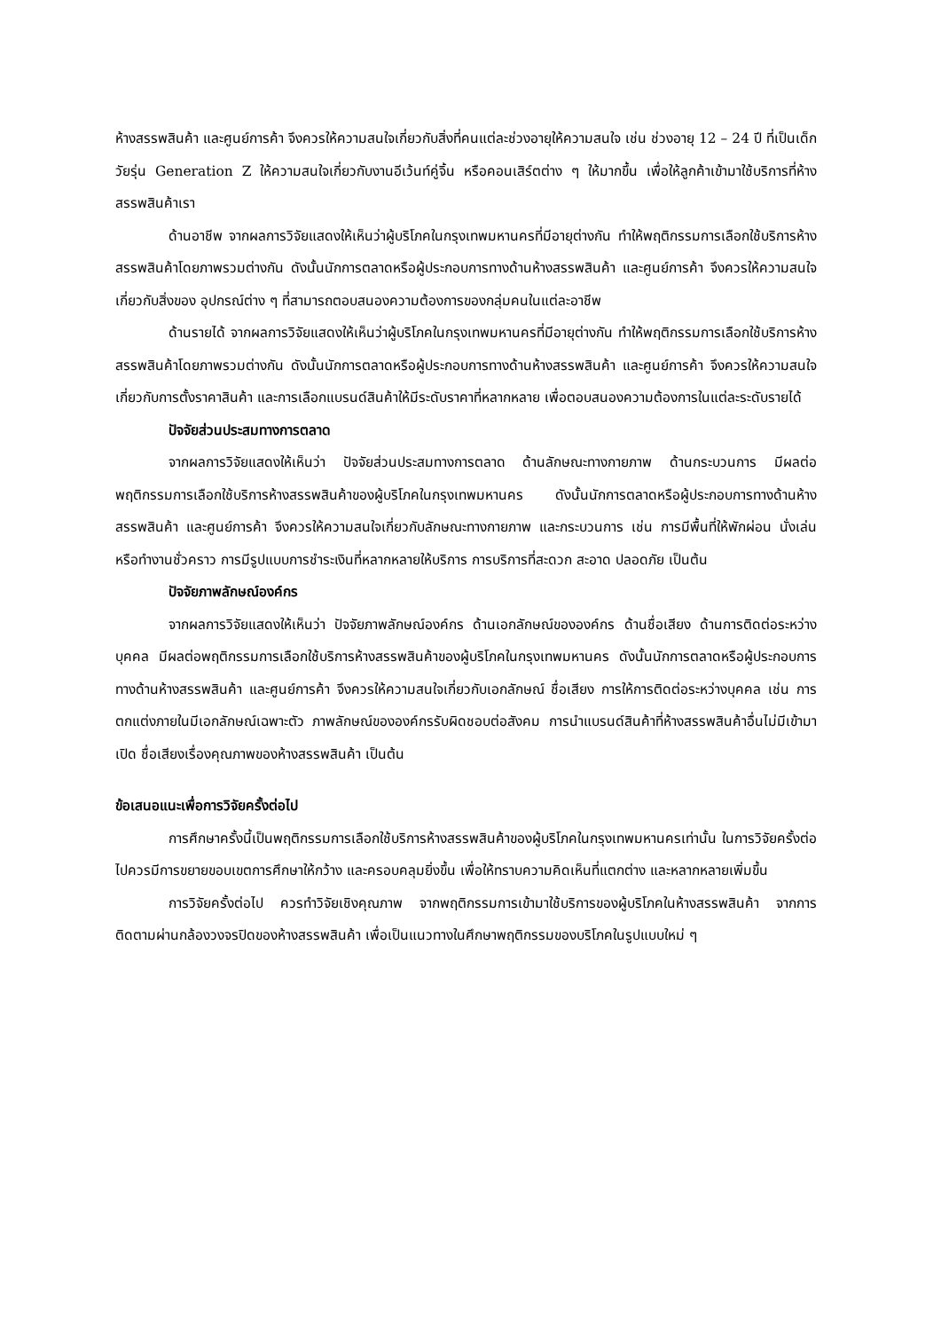ห้างสรรพสินค้า และศูนย์การค้า จึงควรให้ความสนใจเกี่ยวกับสิ่งที่คนแต่ละช่วงอายุให้ความสนใจ เช่น ช่วงอายุ 12 – 24 ปี ที่เป็นเด็กวัยรุ่น Generation Z ให้ความสนใจเกี่ยวกับงานอีเว้นท์คู่จิ้น หรือคอนเสิร์ตต่าง ๆ ให้มากขึ้น เพื่อให้ลูกค้าเข้ามาใช้บริการที่ห้างสรรพสินค้าเรา
ด้านอาชีพ จากผลการวิจัยแสดงให้เห็นว่าผู้บริโภคในกรุงเทพมหานครที่มีอายุต่างกัน ทำให้พฤติกรรมการเลือกใช้บริการห้างสรรพสินค้าโดยภาพรวมต่างกัน ดังนั้นนักการตลาดหรือผู้ประกอบการทางด้านห้างสรรพสินค้า และศูนย์การค้า จึงควรให้ความสนใจเกี่ยวกับสิ่งของ อุปกรณ์ต่าง ๆ ที่สามารถตอบสนองความต้องการของกลุ่มคนในแต่ละอาชีพ
ด้านรายได้ จากผลการวิจัยแสดงให้เห็นว่าผู้บริโภคในกรุงเทพมหานครที่มีอายุต่างกัน ทำให้พฤติกรรมการเลือกใช้บริการห้างสรรพสินค้าโดยภาพรวมต่างกัน ดังนั้นนักการตลาดหรือผู้ประกอบการทางด้านห้างสรรพสินค้า และศูนย์การค้า จึงควรให้ความสนใจเกี่ยวกับการตั้งราคาสินค้า และการเลือกแบรนด์สินค้าให้มีระดับราคาที่หลากหลาย เพื่อตอบสนองความต้องการในแต่ละระดับรายได้
ปัจจัยส่วนประสมทางการตลาด
จากผลการวิจัยแสดงให้เห็นว่า ปัจจัยส่วนประสมทางการตลาด ด้านลักษณะทางกายภาพ ด้านกระบวนการ มีผลต่อพฤติกรรมการเลือกใช้บริการห้างสรรพสินค้าของผู้บริโภคในกรุงเทพมหานคร ดังนั้นนักการตลาดหรือผู้ประกอบการทางด้านห้างสรรพสินค้า และศูนย์การค้า จึงควรให้ความสนใจเกี่ยวกับลักษณะทางกายภาพ และกระบวนการ เช่น การมีพื้นที่ให้พักผ่อน นั่งเล่น หรือทำงานชั่วคราว การมีรูปแบบการชำระเงินที่หลากหลายให้บริการ การบริการที่สะดวก สะอาด ปลอดภัย เป็นต้น
ปัจจัยภาพลักษณ์องค์กร
จากผลการวิจัยแสดงให้เห็นว่า ปัจจัยภาพลักษณ์องค์กร ด้านเอกลักษณ์ขององค์กร ด้านชื่อเสียง ด้านการติดต่อระหว่างบุคคล มีผลต่อพฤติกรรมการเลือกใช้บริการห้างสรรพสินค้าของผู้บริโภคในกรุงเทพมหานคร ดังนั้นนักการตลาดหรือผู้ประกอบการทางด้านห้างสรรพสินค้า และศูนย์การค้า จึงควรให้ความสนใจเกี่ยวกับเอกลักษณ์ ชื่อเสียง การให้การติดต่อระหว่างบุคคล เช่น การตกแต่งภายในมีเอกลักษณ์เฉพาะตัว ภาพลักษณ์ขององค์กรรับผิดชอบต่อสังคม การนำแบรนด์สินค้าที่ห้างสรรพสินค้าอื่นไม่มีเข้ามาเปิด ชื่อเสียงเรื่องคุณภาพของห้างสรรพสินค้า เป็นต้น
ข้อเสนอแนะเพื่อการวิจัยครั้งต่อไป
การศึกษาครั้งนี้เป็นพฤติกรรมการเลือกใช้บริการห้างสรรพสินค้าของผู้บริโภคในกรุงเทพมหานครเท่านั้น ในการวิจัยครั้งต่อไปควรมีการขยายขอบเขตการศึกษาให้กว้าง และครอบคลุมยิ่งขึ้น เพื่อให้ทราบความคิดเห็นที่แตกต่าง และหลากหลายเพิ่มขึ้น
การวิจัยครั้งต่อไป ควรทำวิจัยเชิงคุณภาพ จากพฤติกรรมการเข้ามาใช้บริการของผู้บริโภคในห้างสรรพสินค้า จากการติดตามผ่านกล้องวงจรปิดของห้างสรรพสินค้า เพื่อเป็นแนวทางในศึกษาพฤติกรรมของบริโภคในรูปแบบใหม่ ๆ